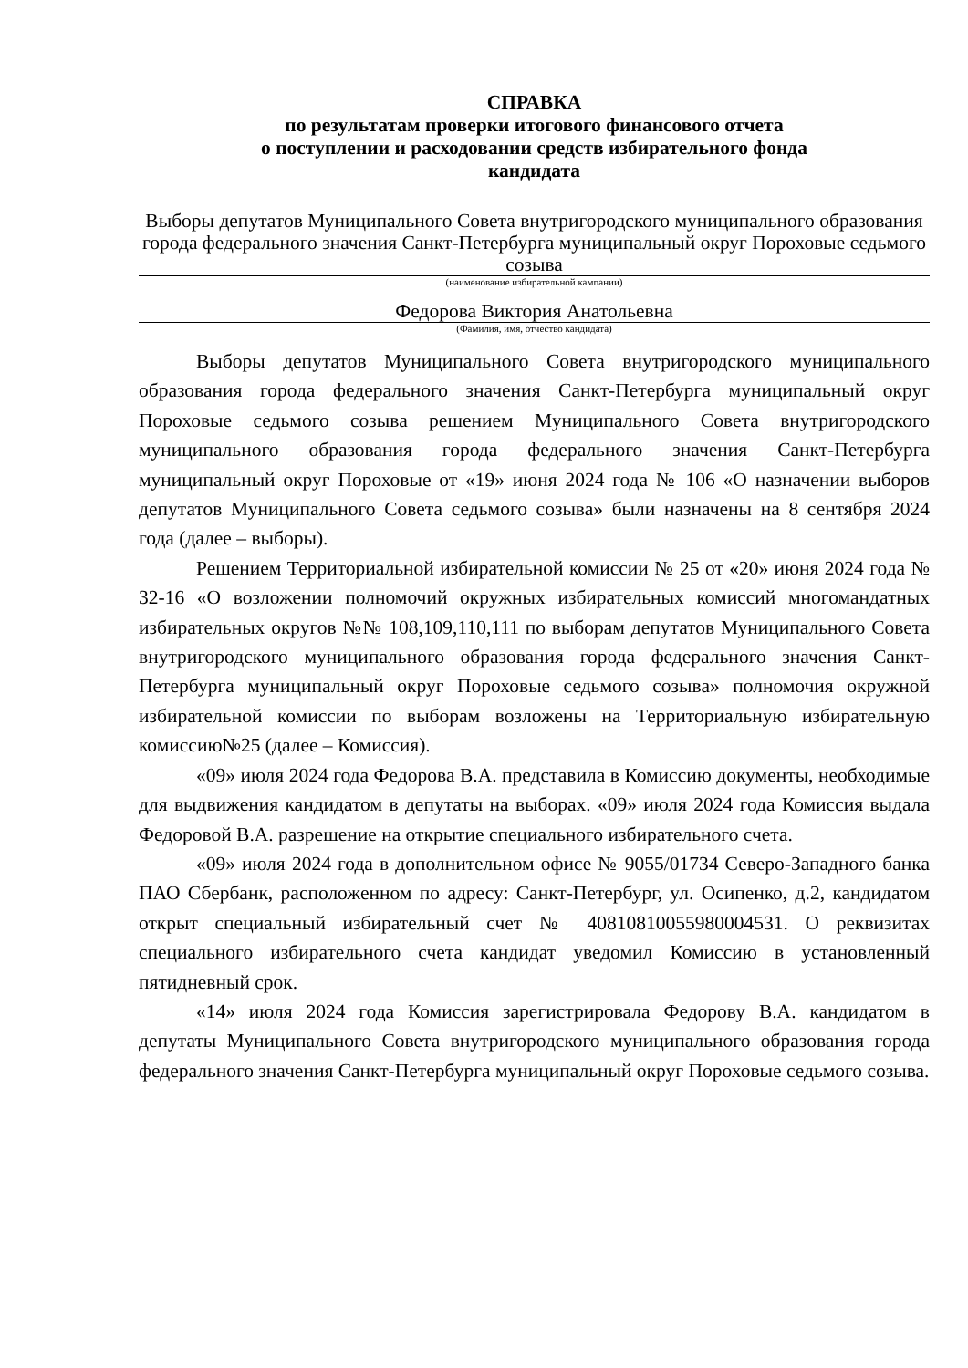СПРАВКА
по результатам проверки итогового финансового отчета
о поступлении и расходовании средств избирательного фонда
кандидата
Выборы депутатов Муниципального Совета внутригородского муниципального образования города федерального значения Санкт-Петербурга муниципальный округ Пороховые седьмого созыва
(наименование избирательной кампании)
Федорова Виктория Анатольевна
(Фамилия, имя, отчество кандидата)
Выборы депутатов Муниципального Совета внутригородского муниципального образования города федерального значения Санкт-Петербурга муниципальный округ Пороховые седьмого созыва решением Муниципального Совета внутригородского муниципального образования города федерального значения Санкт-Петербурга муниципальный округ Пороховые от «19» июня 2024 года № 106 «О назначении выборов депутатов Муниципального Совета седьмого созыва» были назначены на 8 сентября 2024 года (далее – выборы).
Решением Территориальной избирательной комиссии № 25 от «20» июня 2024 года № 32-16 «О возложении полномочий окружных избирательных комиссий многомандатных избирательных округов №№ 108,109,110,111 по выборам депутатов Муниципального Совета внутригородского муниципального образования города федерального значения Санкт-Петербурга муниципальный округ Пороховые седьмого созыва» полномочия окружной избирательной комиссии по выборам возложены на Территориальную избирательную комиссию№25 (далее – Комиссия).
«09» июля 2024 года Федорова В.А. представила в Комиссию документы, необходимые для выдвижения кандидатом в депутаты на выборах. «09» июля 2024 года Комиссия выдала Федоровой В.А. разрешение на открытие специального избирательного счета.
«09» июля 2024 года в дополнительном офисе № 9055/01734 Северо-Западного банка ПАО Сбербанк, расположенном по адресу: Санкт-Петербург, ул. Осипенко, д.2, кандидатом открыт специальный избирательный счет № 40810810055980004531. О реквизитах специального избирательного счета кандидат уведомил Комиссию в установленный пятидневный срок.
«14» июля 2024 года Комиссия зарегистрировала Федорову В.А. кандидатом в депутаты Муниципального Совета внутригородского муниципального образования города федерального значения Санкт-Петербурга муниципальный округ Пороховые седьмого созыва.